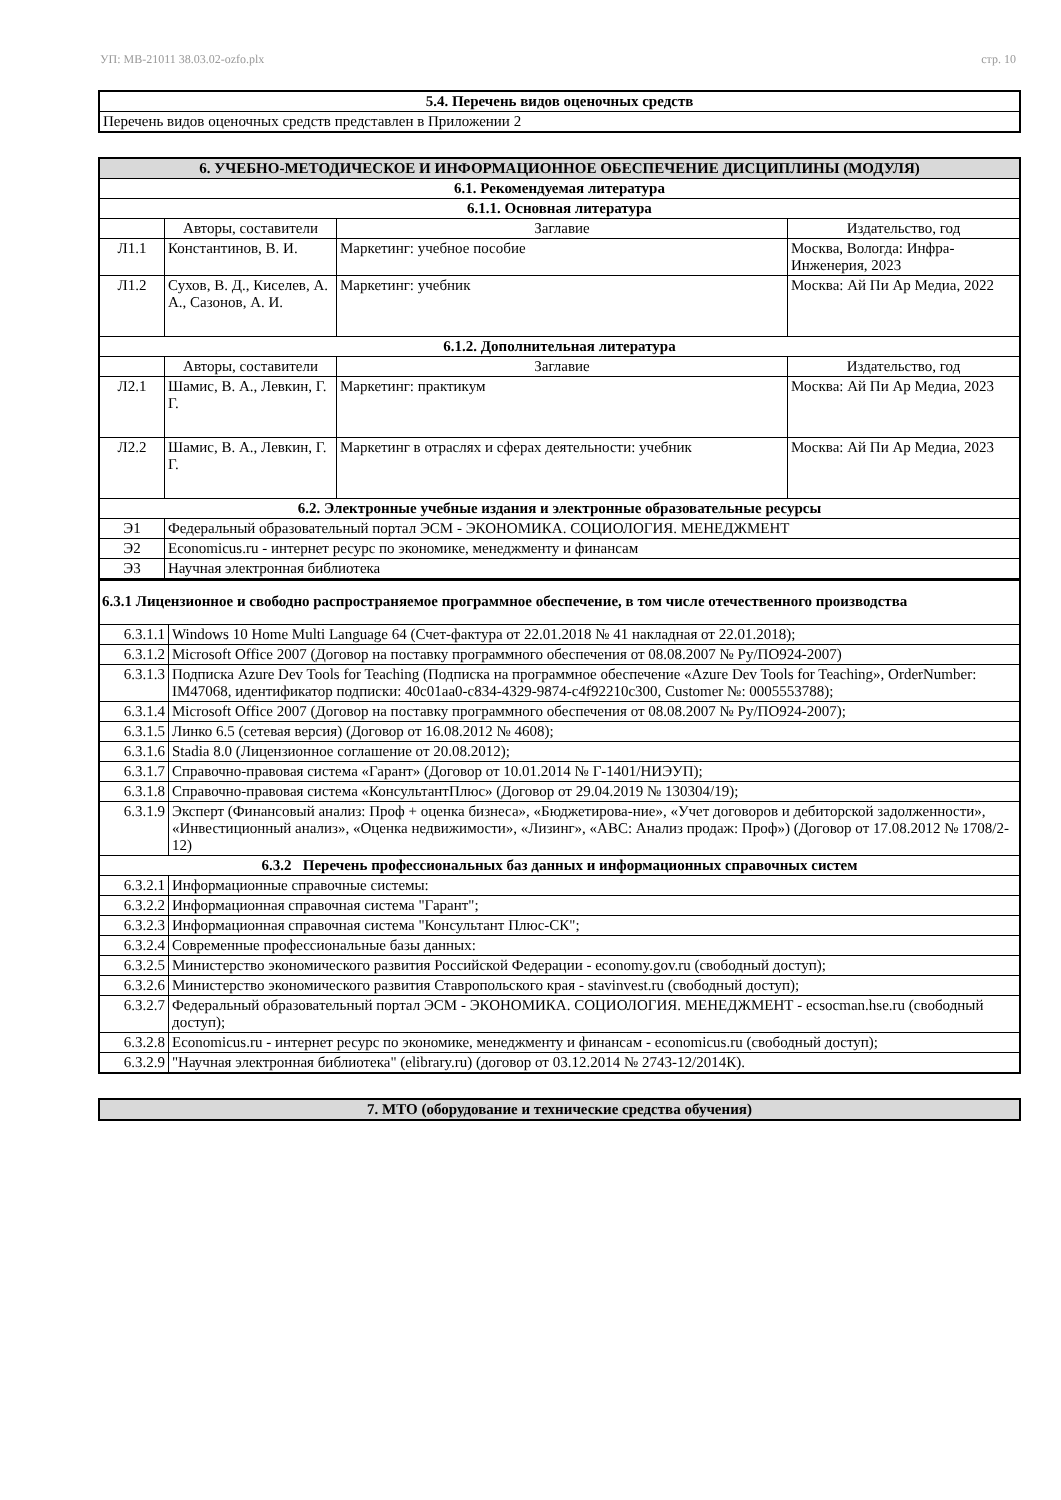УП: МВ-21011 38.03.02-ozfo.plx стр. 10
| 5.4. Перечень видов оценочных средств |
| --- |
| Перечень видов оценочных средств представлен в Приложении 2 |
| 6. УЧЕБНО-МЕТОДИЧЕСКОЕ И ИНФОРМАЦИОННОЕ ОБЕСПЕЧЕНИЕ ДИСЦИПЛИНЫ (МОДУЛЯ) | | | |
| --- | --- | --- | --- |
| 6.1. Рекомендуемая литература | | | |
| 6.1.1. Основная литература | | | |
| | Авторы, составители | Заглавие | Издательство, год |
| Л1.1 | Константинов, В. И. | Маркетинг: учебное пособие | Москва, Вологда: Инфра-Инженерия, 2023 |
| Л1.2 | Сухов, В. Д., Киселев, А. А., Сазонов, А. И. | Маркетинг: учебник | Москва: Ай Пи Ар Медиа, 2022 |
| 6.1.2. Дополнительная литература | | | |
| | Авторы, составители | Заглавие | Издательство, год |
| Л2.1 | Шамис, В. А., Левкин, Г. Г. | Маркетинг: практикум | Москва: Ай Пи Ар Медиа, 2023 |
| Л2.2 | Шамис, В. А., Левкин, Г. Г. | Маркетинг в отраслях и сферах деятельности: учебник | Москва: Ай Пи Ар Медиа, 2023 |
| 6.2. Электронные учебные издания и электронные образовательные ресурсы | | | |
| Э1 | Федеральный образовательный портал ЭСМ - ЭКОНОМИКА. СОЦИОЛОГИЯ. МЕНЕДЖМЕНТ | | |
| Э2 | Economicus.ru - интернет ресурс по экономике, менеджменту и финансам | | |
| Э3 | Научная электронная библиотека | | |
| 6.3.1 Лицензионное и свободно распространяемое программное обеспечение, в том числе отечественного производства | |
| --- | --- |
| 6.3.1.1 | Windows 10 Home Multi Language 64 (Счет-фактура от 22.01.2018 № 41 накладная от 22.01.2018); |
| 6.3.1.2 | Microsoft Office 2007 (Договор на поставку программного обеспечения от 08.08.2007 № Ру/ПО924-2007) |
| 6.3.1.3 | Подписка Azure Dev Tools for Teaching (Подписка на программное обеспечение «Azure Dev Tools for Teaching», OrderNumber: IM47068, идентификатор подписки: 40c01aa0-c834-4329-9874-c4f92210c300, Customer №: 0005553788); |
| 6.3.1.4 | Microsoft Office 2007 (Договор на поставку программного обеспечения от 08.08.2007 № Ру/ПО924-2007); |
| 6.3.1.5 | Линко 6.5 (сетевая версия) (Договор от 16.08.2012 № 4608); |
| 6.3.1.6 | Stadia 8.0 (Лицензионное соглашение от 20.08.2012); |
| 6.3.1.7 | Справочно-правовая система «Гарант» (Договор от 10.01.2014 № Г-1401/НИЭУП); |
| 6.3.1.8 | Справочно-правовая система «КонсультантПлюс» (Договор от 29.04.2019 № 130304/19); |
| 6.3.1.9 | Эксперт (Финансовый анализ: Проф + оценка бизнеса», «Бюджетирова-ние», «Учет договоров и дебиторской задолженности», «Инвестиционный анализ», «Оценка недвижимости», «Лизинг», «ABC: Анализ продаж: Проф») (Договор от 17.08.2012 № 1708/2-12) |
| 6.3.2 Перечень профессиональных баз данных и информационных справочных систем | |
| 6.3.2.1 | Информационные справочные системы: |
| 6.3.2.2 | Информационная справочная система "Гарант"; |
| 6.3.2.3 | Информационная справочная система "Консультант Плюс-СК"; |
| 6.3.2.4 | Современные профессиональные базы данных: |
| 6.3.2.5 | Министерство экономического развития Российской Федерации - economy.gov.ru (свободный доступ); |
| 6.3.2.6 | Министерство экономического развития Ставропольского края - stavinvest.ru (свободный доступ); |
| 6.3.2.7 | Федеральный образовательный портал ЭСМ - ЭКОНОМИКА. СОЦИОЛОГИЯ. МЕНЕДЖМЕНТ - ecsocman.hse.ru (свободный доступ); |
| 6.3.2.8 | Economicus.ru - интернет ресурс по экономике, менеджменту и финансам - economicus.ru (свободный доступ); |
| 6.3.2.9 | "Научная электронная библиотека" (elibrary.ru) (договор от 03.12.2014 № 2743-12/2014К). |
| 7. МТО (оборудование и технические средства обучения) |
| --- |